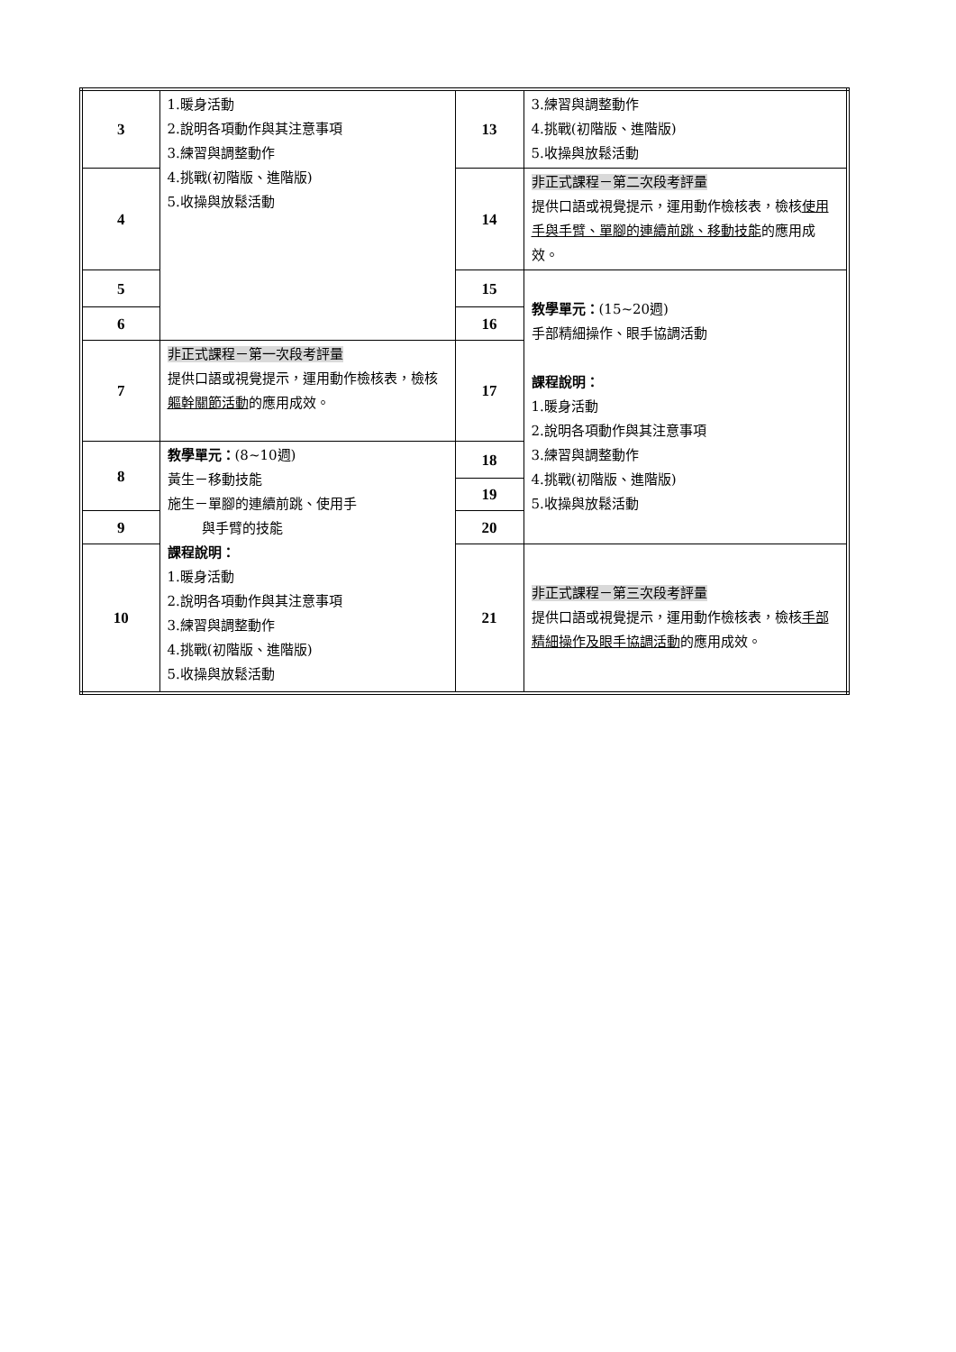| 3 | 1.暖身活動 2.說明各項動作與其注意事項 3.練習與調整動作 4.挑戰(初階版、進階版) 5.收操與放鬆活動 | 13 | 3.練習與調整動作 4.挑戰(初階版、進階版) 5.收操與放鬆活動 |
| 4 | | 14 | 非正式課程－第二次段考評量 提供口語或視覺提示，運用動作檢核表，檢核 使用手與手臂、單腳的連續前跳、移動技能 的應用成效。 |
| 5 | | 15 | 教學單元： (15~20週) 手部精細操作、眼手協調活動 課程說明： 1.暖身活動 2.說明各項動作與其注意事項 3.練習與調整動作 4.挑戰(初階版、進階版) 5.收操與放鬆活動 |
| 6 | | 16 | |
| 7 | 非正式課程－第一次段考評量 提供口語或視覺提示，運用動作檢核表，檢核 軀幹關節活動 的應用成效。 | 17 | |
| 8 | 教學單元： (8~10週) 黃生－移動技能 施生－單腳的連續前跳、使用手 與手臂的技能 課程說明： 1.暖身活動 2.說明各項動作與其注意事項 3.練習與調整動作 4.挑戰(初階版、進階版) 5.收操與放鬆活動 | 18 | |
| | | 19 | |
| 9 | | 20 | |
| 10 | | 21 | 非正式課程－第三次段考評量 提供口語或視覺提示，運用動作檢核表，檢核 手部精細操作及眼手協調活動 的應用成效。 |